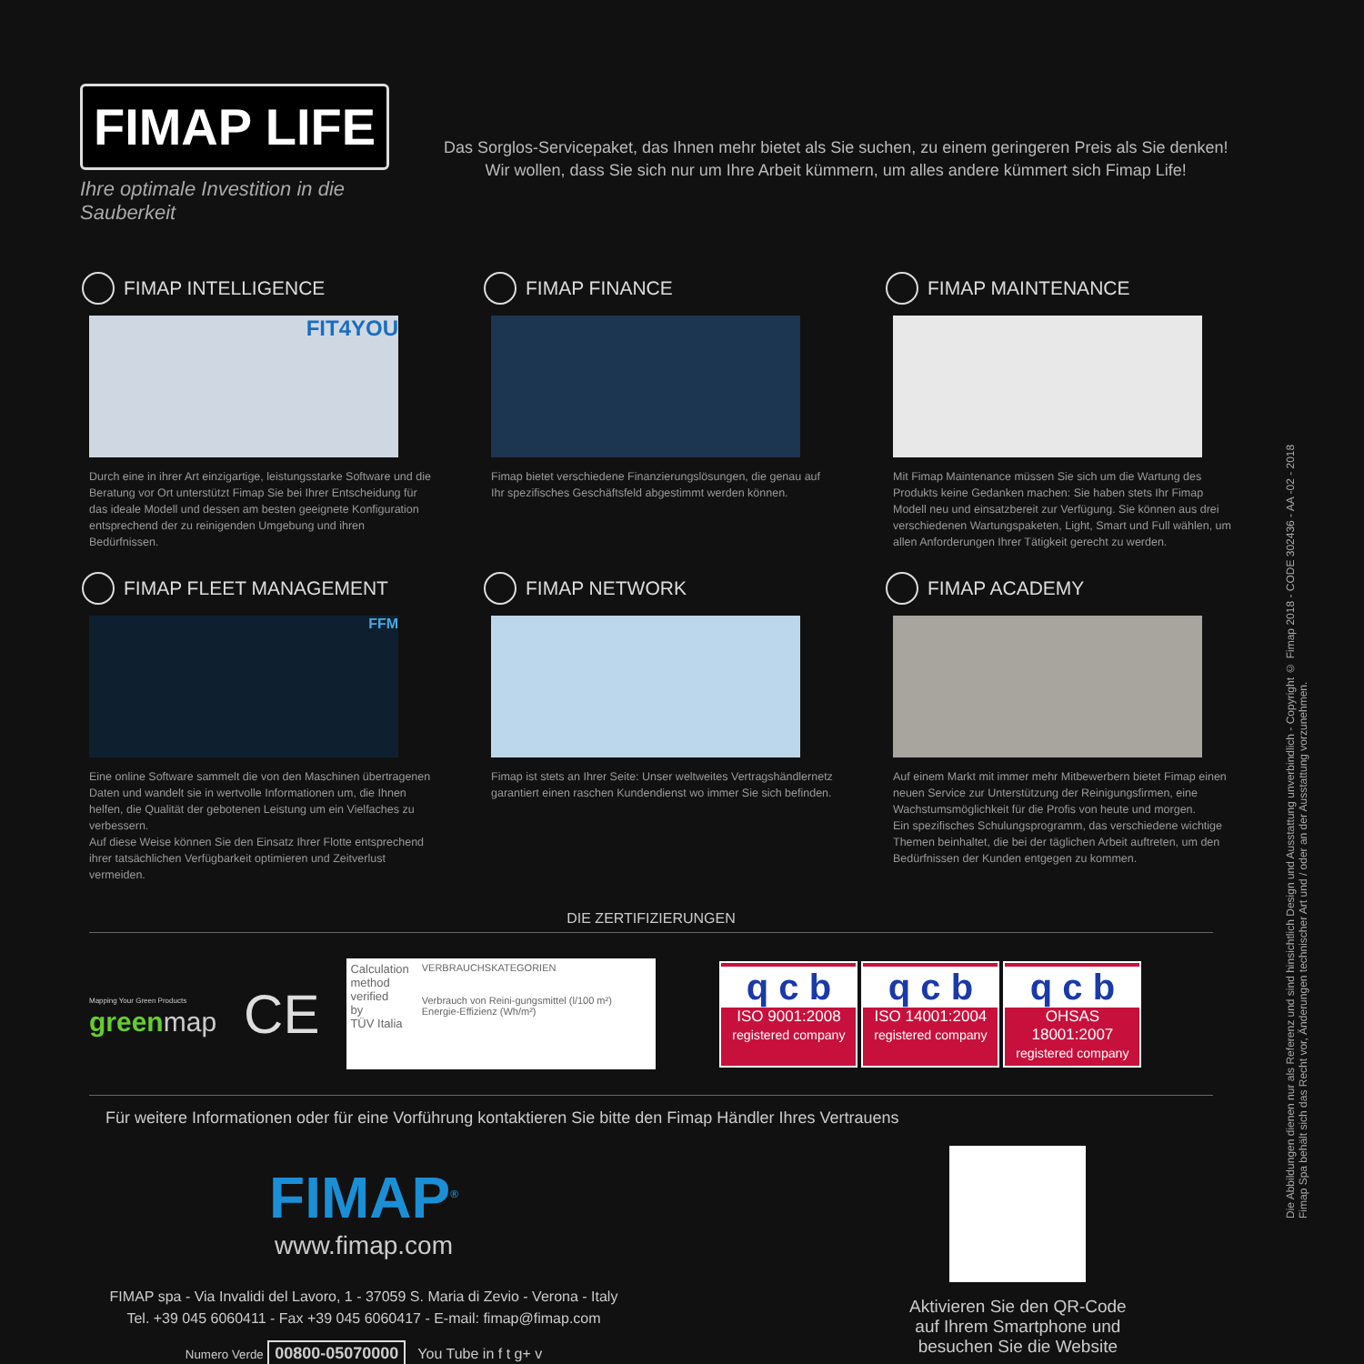FIMAP LIFE
Ihre optimale Investition in die Sauberkeit
Das Sorglos-Servicepaket, das Ihnen mehr bietet als Sie suchen, zu einem geringeren Preis als Sie denken!
Wir wollen, dass Sie sich nur um Ihre Arbeit kümmern, um alles andere kümmert sich Fimap Life!
FIMAP INTELLIGENCE
FIT4YOU
Durch eine in ihrer Art einzigartige, leistungsstarke Software und die Beratung vor Ort unterstützt Fimap Sie bei Ihrer Entscheidung für das ideale Modell und dessen am besten geeignete Konfiguration entsprechend der zu reinigenden Umgebung und ihren Bedürfnissen.
FIMAP FINANCE
Fimap bietet verschiedene Finanzierungslösungen, die genau auf Ihr spezifisches Geschäftsfeld abgestimmt werden können.
FIMAP MAINTENANCE
Mit Fimap Maintenance müssen Sie sich um die Wartung des Produkts keine Gedanken machen: Sie haben stets Ihr Fimap Modell neu und einsatzbereit zur Verfügung. Sie können aus drei verschiedenen Wartungspaketen, Light, Smart und Full wählen, um allen Anforderungen Ihrer Tätigkeit gerecht zu werden.
FIMAP FLEET MANAGEMENT
FFM
Eine online Software sammelt die von den Maschinen übertragenen Daten und wandelt sie in wertvolle Informationen um, die Ihnen helfen, die Qualität der gebotenen Leistung um ein Vielfaches zu verbessern.
Auf diese Weise können Sie den Einsatz Ihrer Flotte entsprechend ihrer tatsächlichen Verfügbarkeit optimieren und Zeitverlust vermeiden.
FIMAP NETWORK
Fimap ist stets an Ihrer Seite: Unser weltweites Vertragshändlernetz garantiert einen raschen Kundendienst wo immer Sie sich befinden.
FIMAP ACADEMY
Auf einem Markt mit immer mehr Mitbewerbern bietet Fimap einen neuen Service zur Unterstützung der Reinigungsfirmen, eine Wachstumsmöglichkeit für die Profis von heute und morgen.
Ein spezifisches Schulungsprogramm, das verschiedene wichtige Themen beinhaltet, die bei der täglichen Arbeit auftreten, um den Bedürfnissen der Kunden entgegen zu kommen.
DIE ZERTIFIZIERUNGEN
Mapping Your Green Products
green map
CE
Calculation
method
verified
by
TÜV Italia
VERBRAUCHSKATEGORIEN
Verbrauch von Reini-gungsmittel (l/100 m²) Energie-Effizienz (Wh/m²)
q c b
ISO 9001:2008
registered company
q c b
ISO 14001:2004
registered company
q c b
OHSAS 18001:2007
registered company
Für weitere Informationen oder für eine Vorführung kontaktieren Sie bitte den Fimap Händler Ihres Vertrauens
FIMAP<sup>®</sup>
www.fimap.com
FIMAP spa - Via Invalidi del Lavoro, 1 - 37059 S. Maria di Zevio - Verona - Italy
Tel. +39 045 6060411 - Fax +39 045 6060417 - E-mail: fimap@fimap.com
Numero Verde 00800-05070000 You Tube in f t g+ v
Aktivieren Sie den QR-Code
auf Ihrem Smartphone und
besuchen Sie die Website
Die Abbildungen dienen nur als Referenz und sind hinsichtlich Design und Ausstattung unverbindlich - Copyright © Fimap 2018 - CODE 302436 - AA -02 - 2018
Fimap Spa behält sich das Recht vor, Änderungen technischer Art und / oder an der Ausstattung vorzunehmen.